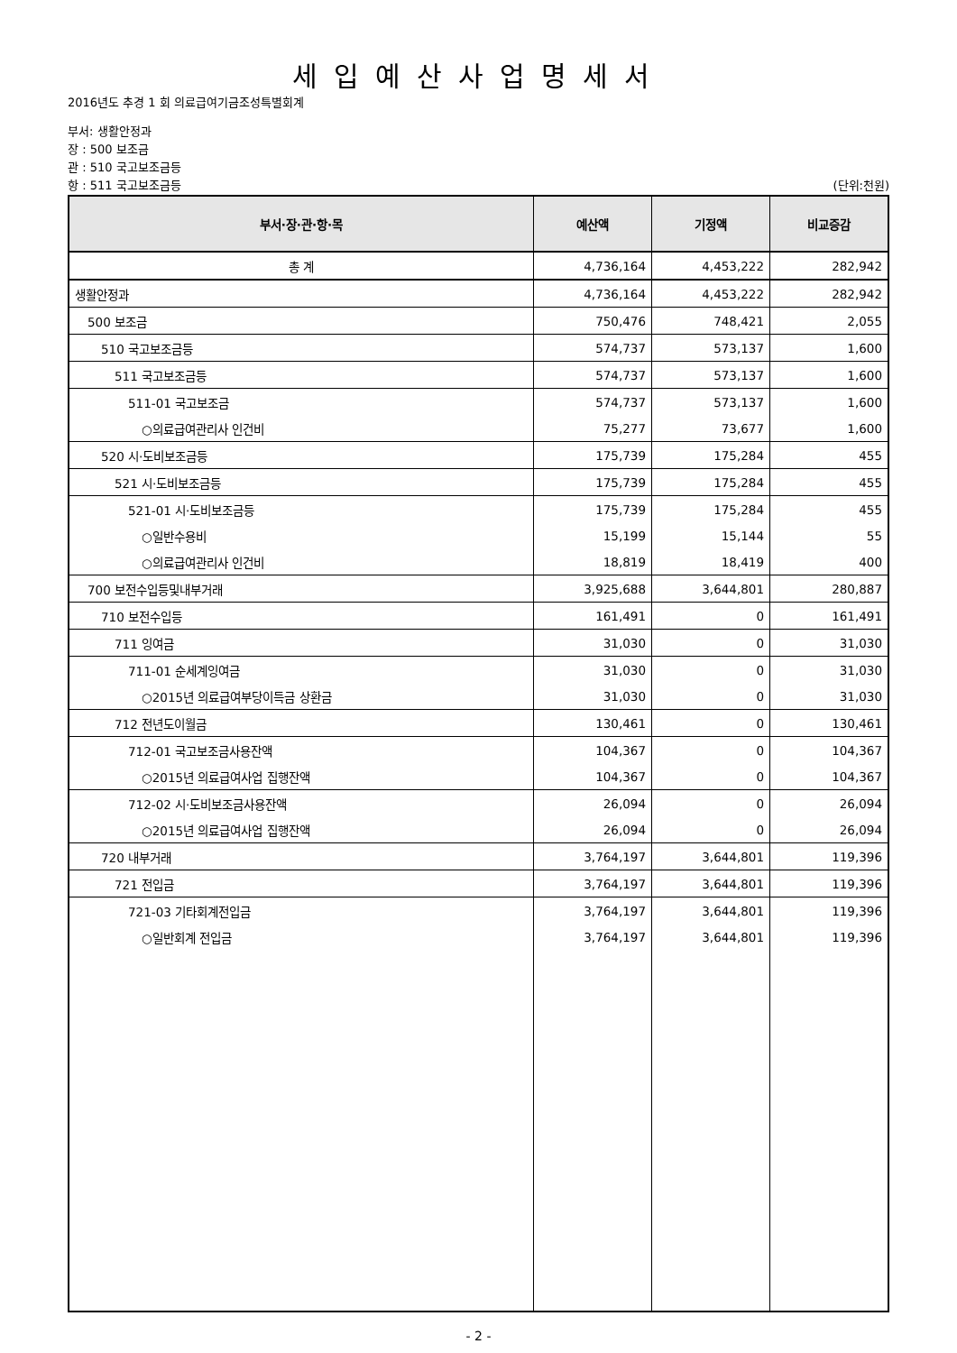세입예산사업명세서
2016년도 추경 1 회 의료급여기금조성특별회계
부서: 생활안정과
장 : 500 보조금
관 : 510 국고보조금등
항 : 511 국고보조금등 (단위:천원)
| 부서·장·관·항·목 | 예산액 | 기정액 | 비교증감 |
| --- | --- | --- | --- |
| 총 계 | 4,736,164 | 4,453,222 | 282,942 |
| 생활안정과 | 4,736,164 | 4,453,222 | 282,942 |
| 500 보조금 | 750,476 | 748,421 | 2,055 |
| 510 국고보조금등 | 574,737 | 573,137 | 1,600 |
| 511 국고보조금등 | 574,737 | 573,137 | 1,600 |
| 511-01 국고보조금 | 574,737 | 573,137 | 1,600 |
| ○의료급여관리사 인건비 | 75,277 | 73,677 | 1,600 |
| 520 시·도비보조금등 | 175,739 | 175,284 | 455 |
| 521 시·도비보조금등 | 175,739 | 175,284 | 455 |
| 521-01 시·도비보조금등 | 175,739 | 175,284 | 455 |
| ○일반수용비 | 15,199 | 15,144 | 55 |
| ○의료급여관리사 인건비 | 18,819 | 18,419 | 400 |
| 700 보전수입등및내부거래 | 3,925,688 | 3,644,801 | 280,887 |
| 710 보전수입등 | 161,491 | 0 | 161,491 |
| 711 잉여금 | 31,030 | 0 | 31,030 |
| 711-01 순세계잉여금 | 31,030 | 0 | 31,030 |
| ○2015년 의료급여부당이득금 상환금 | 31,030 | 0 | 31,030 |
| 712 전년도이월금 | 130,461 | 0 | 130,461 |
| 712-01 국고보조금사용잔액 | 104,367 | 0 | 104,367 |
| ○2015년 의료급여사업 집행잔액 | 104,367 | 0 | 104,367 |
| 712-02 시·도비보조금사용잔액 | 26,094 | 0 | 26,094 |
| ○2015년 의료급여사업 집행잔액 | 26,094 | 0 | 26,094 |
| 720 내부거래 | 3,764,197 | 3,644,801 | 119,396 |
| 721 전입금 | 3,764,197 | 3,644,801 | 119,396 |
| 721-03 기타회계전입금 | 3,764,197 | 3,644,801 | 119,396 |
| ○일반회계 전입금 | 3,764,197 | 3,644,801 | 119,396 |
- 2 -